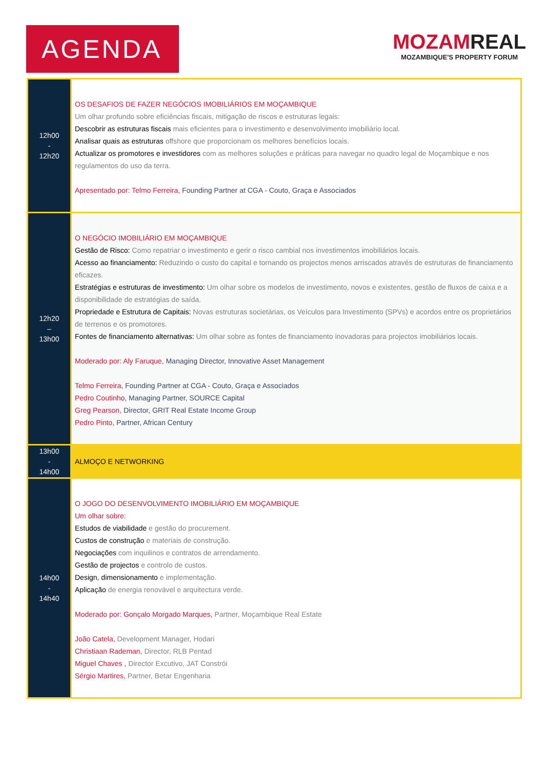AGENDA
MOZAMREAL
MOZAMBIQUE'S PROPERTY FORUM
| 12h00 - 12h20 | OS DESAFIOS DE FAZER NEGÓCIOS IMOBILIÁRIOS EM MOÇAMBIQUE Um olhar profundo sobre eficiências fiscais, mitigação de riscos e estruturas legais: Descobrir as estruturas fiscais mais eficientes para o investimento e desenvolvimento imobiliário local. Analisar quais as estruturas offshore que proporcionam os melhores benefícios locais. Actualizar os promotores e investidores com as melhores soluções e práticas para navegar no quadro legal de Moçambique e nos regulamentos do uso da terra. Apresentado por: Telmo Ferreira, Founding Partner at CGA - Couto, Graça e Associados |
| 12h20 – 13h00 | O NEGÓCIO IMOBILIÁRIO EM MOÇAMBIQUE Gestão de Risco: Como repatriar o investimento e gerir o risco cambial nos investimentos imobiliários locais. Acesso ao financiamento: Reduzindo o custo do capital e tornando os projectos menos arriscados através de estruturas de financiamento eficazes. Estratégias e estruturas de investimento: Um olhar sobre os modelos de investimento, novos e existentes, gestão de fluxos de caixa e a disponibilidade de estratégias de saída. Propriedade e Estrutura de Capitais: Novas estruturas societárias, os Veículos para Investimento (SPVs) e acordos entre os proprietários de terrenos e os promotores. Fontes de financiamento alternativas: Um olhar sobre as fontes de financiamento inovadoras para projectos imobiliários locais. Moderado por: Aly Faruque , Managing Director, Innovative Asset Management Telmo Ferreira, Founding Partner at CGA - Couto, Graça e Associados Pedro Coutinho, Managing Partner, SOURCE Capital Greg Pearson, Director, GRIT Real Estate Income Group Pedro Pinto, Partner, African Century |
| 13h00 - 14h00 | ALMOÇO E NETWORKING |
| 14h00 - 14h40 | O JOGO DO DESENVOLVIMENTO IMOBILIÁRIO EM MOÇAMBIQUE Um olhar sobre: Estudos de viabilidade e gestão do procurement. Custos de construção e materiais de construção. Negociações com inquilinos e contratos de arrendamento. Gestão de projectos e controlo de custos. Design, dimensionamento e implementação. Aplicação de energia renovável e arquitectura verde. Moderado por: Gonçalo Morgado Marques, Partner, Moçambique Real Estate João Catela, Development Manager, Hodari Christiaan Rademan, Director, RLB Pentad Miguel Chaves , Director Excutivo, JAT Constrói Sérgio Martires, Partner, Betar Engenharia |